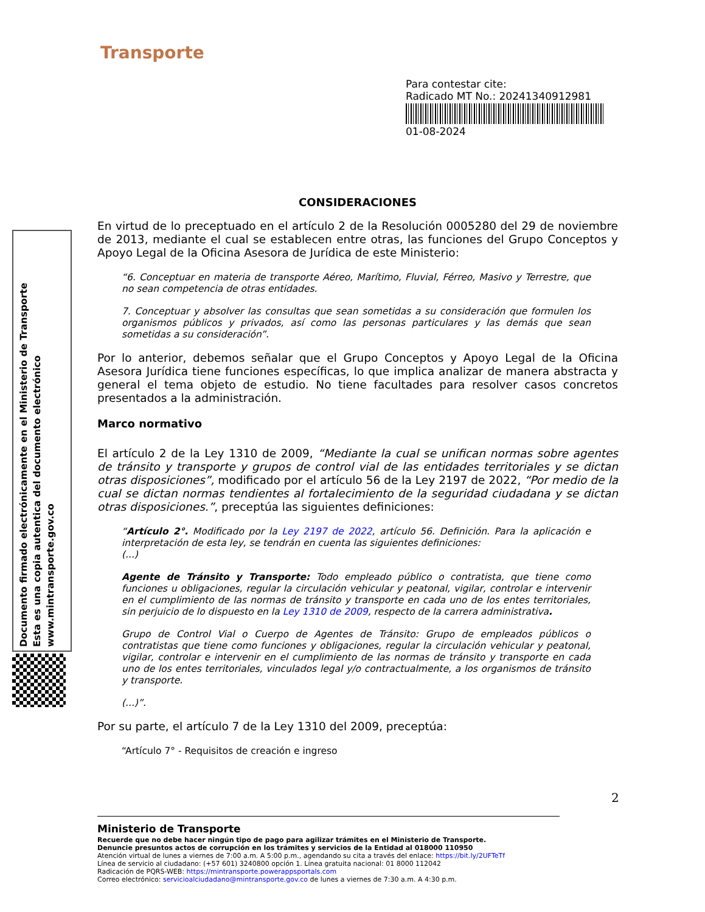Transporte
Para contestar cite:
Radicado MT No.: 20241340912981
01-08-2024
Documento firmado electrónicamente en el Ministerio de Transporte
Esta es una copia autentica del documento electrónico
www.mintransporte.gov.co
CONSIDERACIONES
En virtud de lo preceptuado en el artículo 2 de la Resolución 0005280 del 29 de noviembre de 2013, mediante el cual se establecen entre otras, las funciones del Grupo Conceptos y Apoyo Legal de la Oficina Asesora de Jurídica de este Ministerio:
“6. Conceptuar en materia de transporte Aéreo, Marítimo, Fluvial, Férreo, Masivo y Terrestre, que no sean competencia de otras entidades.
7. Conceptuar y absolver las consultas que sean sometidas a su consideración que formulen los organismos públicos y privados, así como las personas particulares y las demás que sean sometidas a su consideración”.
Por lo anterior, debemos señalar que el Grupo Conceptos y Apoyo Legal de la Oficina Asesora Jurídica tiene funciones específicas, lo que implica analizar de manera abstracta y general el tema objeto de estudio. No tiene facultades para resolver casos concretos presentados a la administración.
Marco normativo
El artículo 2 de la Ley 1310 de 2009, “Mediante la cual se unifican normas sobre agentes de tránsito y transporte y grupos de control vial de las entidades territoriales y se dictan otras disposiciones”, modificado por el artículo 56 de la Ley 2197 de 2022, “Por medio de la cual se dictan normas tendientes al fortalecimiento de la seguridad ciudadana y se dictan otras disposiciones.”, preceptúa las siguientes definiciones:
“Artículo 2°. Modificado por la Ley 2197 de 2022, artículo 56. Definición. Para la aplicación e interpretación de esta ley, se tendrán en cuenta las siguientes definiciones:
(...)
Agente de Tránsito y Transporte: Todo empleado público o contratista, que tiene como funciones u obligaciones, regular la circulación vehicular y peatonal, vigilar, controlar e intervenir en el cumplimiento de las normas de tránsito y transporte en cada uno de los entes territoriales, sin perjuicio de lo dispuesto en la Ley 1310 de 2009, respecto de la carrera administrativa.
Grupo de Control Vial o Cuerpo de Agentes de Tránsito: Grupo de empleados públicos o contratistas que tiene como funciones y obligaciones, regular la circulación vehicular y peatonal, vigilar, controlar e intervenir en el cumplimiento de las normas de tránsito y transporte en cada uno de los entes territoriales, vinculados legal y/o contractualmente, a los organismos de tránsito y transporte.
(...)”.
Por su parte, el artículo 7 de la Ley 1310 del 2009, preceptúa:
“Artículo 7° - Requisitos de creación e ingreso
2
Ministerio de Transporte
Recuerde que no debe hacer ningún tipo de pago para agilizar trámites en el Ministerio de Transporte.
Denuncie presuntos actos de corrupción en los trámites y servicios de la Entidad al 018000 110950
Atención virtual de lunes a viernes de 7:00 a.m. A 5:00 p.m., agendando su cita a través del enlace: https://bit.ly/2UFTeTf
Línea de servicio al ciudadano: (+57 601) 3240800 opción 1. Línea gratuita nacional: 01 8000 112042
Radicación de PQRS-WEB: https://mintransporte.powerappsportals.com
Correo electrónico: servicioalciudadano@mintransporte.gov.co de lunes a viernes de 7:30 a.m. A 4:30 p.m.